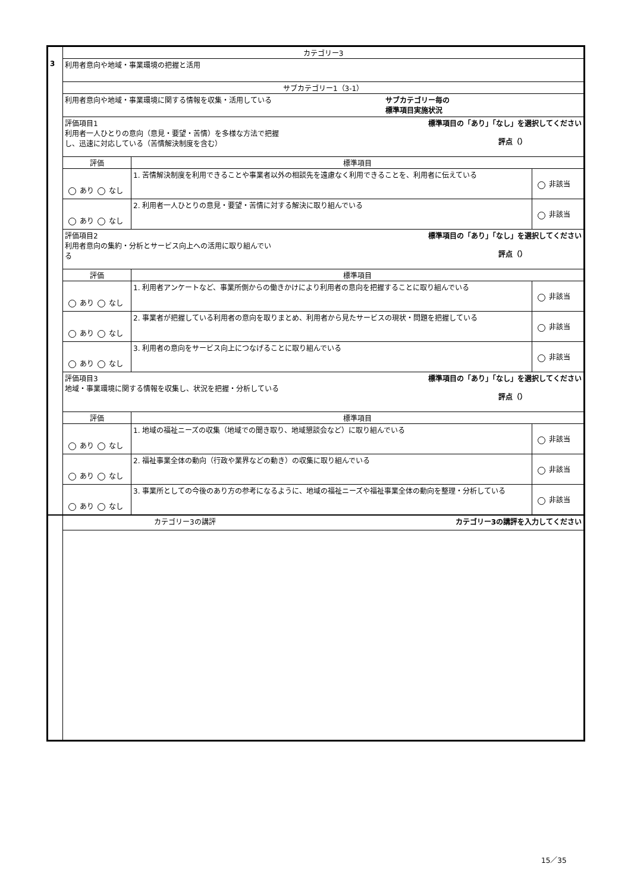| | カテゴリー3 | | |
| 3 | 利用者意向や地域・事業環境の把握と活用 | | |
| | サブカテゴリー1（3-1） | | |
| | サブカテゴリー毎の 標準項目実施状況 利用者意向や地域・事業環境に関する情報を収集・活用している | | |
| | 標準項目の「あり」「なし」を選択してください 評点（） 評価項目1 利用者一人ひとりの意向（意見・要望・苦情）を多様な方法で把握 し、迅速に対応している（苦情解決制度を含む） | | |
| | 評価 | 標準項目 | |
| | あり なし | 1. 苦情解決制度を利用できることや事業者以外の相談先を遠慮なく利用できることを、利用者に伝えている | 非該当 |
| | あり なし | 2. 利用者一人ひとりの意見・要望・苦情に対する解決に取り組んでいる | 非該当 |
| | 標準項目の「あり」「なし」を選択してください 評点（） 評価項目2 利用者意向の集約・分析とサービス向上への活用に取り組んでい る | | |
| | 評価 | 標準項目 | |
| | あり なし | 1. 利用者アンケートなど、事業所側からの働きかけにより利用者の意向を把握することに取り組んでいる | 非該当 |
| | あり なし | 2. 事業者が把握している利用者の意向を取りまとめ、利用者から見たサービスの現状・問題を把握している | 非該当 |
| | あり なし | 3. 利用者の意向をサービス向上につなげることに取り組んでいる | 非該当 |
| | 標準項目の「あり」「なし」を選択してください 評点（） 評価項目3 地域・事業環境に関する情報を収集し、状況を把握・分析している | | |
| | 評価 | 標準項目 | |
| | あり なし | 1. 地域の福祉ニーズの収集（地域での聞き取り、地域懇談会など）に取り組んでいる | 非該当 |
| | あり なし | 2. 福祉事業全体の動向（行政や業界などの動き）の収集に取り組んでいる | 非該当 |
| | あり なし | 3. 事業所としての今後のあり方の参考になるように、地域の福祉ニーズや福祉事業全体の動向を整理・分析している | 非該当 |
| | カテゴリー3の講評を入力してください カテゴリー3の講評 | | |
15／35